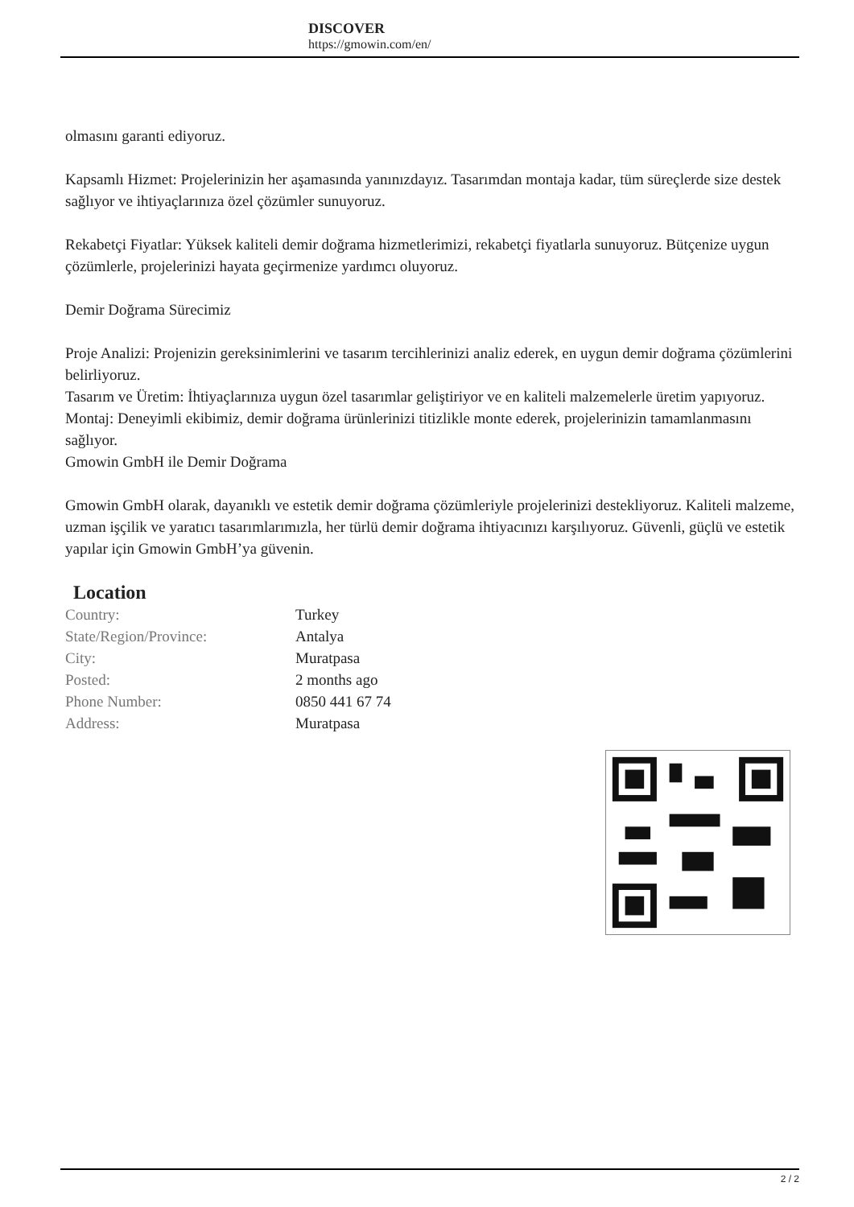DISCOVER
https://gmowin.com/en/
olmasını garanti ediyoruz.
Kapsamlı Hizmet: Projelerinizin her aşamasında yanınızdayız. Tasarımdan montaja kadar, tüm süreçlerde size destek sağlıyor ve ihtiyaçlarınıza özel çözümler sunuyoruz.
Rekabetçi Fiyatlar: Yüksek kaliteli demir doğrama hizmetlerimizi, rekabetçi fiyatlarla sunuyoruz. Bütçenize uygun çözümlerle, projelerinizi hayata geçirmenize yardımcı oluyoruz.
Demir Doğrama Sürecimiz
Proje Analizi: Projenizin gereksinimlerini ve tasarım tercihlerinizi analiz ederek, en uygun demir doğrama çözümlerini belirliyoruz.
Tasarım ve Üretim: İhtiyaçlarınıza uygun özel tasarımlar geliştiriyor ve en kaliteli malzemelerle üretim yapıyoruz.
Montaj: Deneyimli ekibimiz, demir doğrama ürünlerinizi titizlikle monte ederek, projelerinizin tamamlanmasını sağlıyor.
Gmowin GmbH ile Demir Doğrama
Gmowin GmbH olarak, dayanıklı ve estetik demir doğrama çözümleriyle projelerinizi destekliyoruz. Kaliteli malzeme, uzman işçilik ve yaratıcı tasarımlarımızla, her türlü demir doğrama ihtiyacınızı karşılıyoruz. Güvenli, güçlü ve estetik yapılar için Gmowin GmbH’ya güvenin.
Location
| Country: | Turkey |
| State/Region/Province: | Antalya |
| City: | Muratpasa |
| Posted: | 2 months ago |
| Phone Number: | 0850 441 67 74 |
| Address: | Muratpasa |
2 / 2